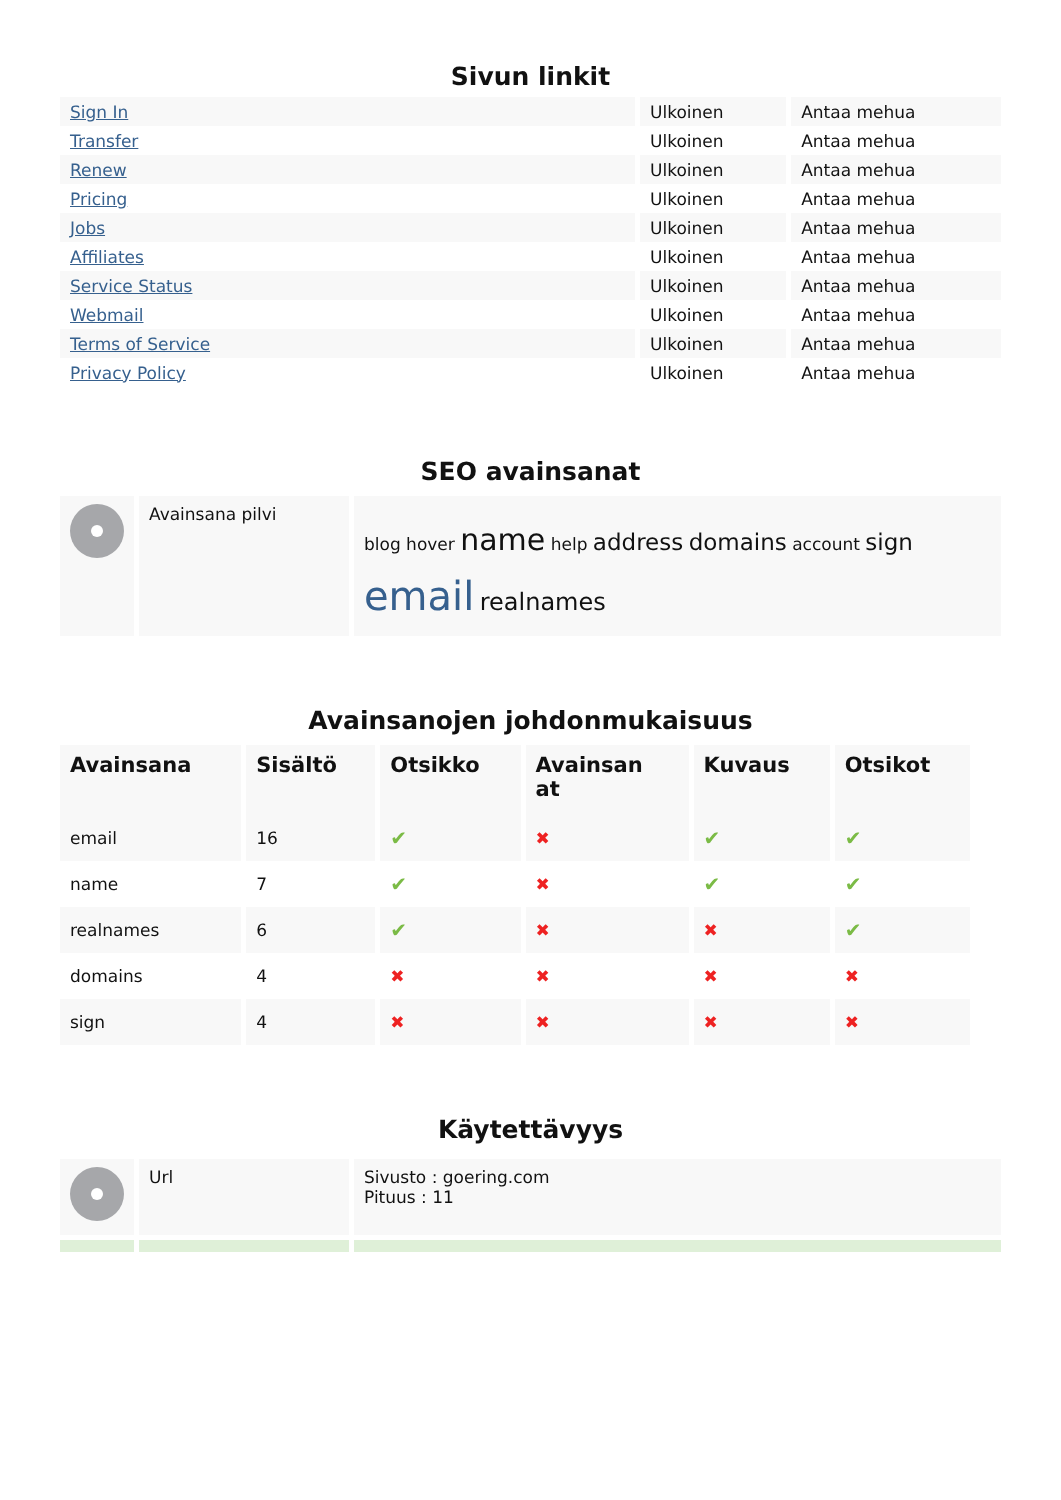Sivun linkit
| Sign In | Ulkoinen | Antaa mehua |
| Transfer | Ulkoinen | Antaa mehua |
| Renew | Ulkoinen | Antaa mehua |
| Pricing | Ulkoinen | Antaa mehua |
| Jobs | Ulkoinen | Antaa mehua |
| Affiliates | Ulkoinen | Antaa mehua |
| Service Status | Ulkoinen | Antaa mehua |
| Webmail | Ulkoinen | Antaa mehua |
| Terms of Service | Ulkoinen | Antaa mehua |
| Privacy Policy | Ulkoinen | Antaa mehua |
SEO avainsanat
| | Avainsana pilvi | blog hover name help address domains account sign email realnames |
Avainsanojen johdonmukaisuus
| Avainsana | Sisältö | Otsikko | Avainsan at | Kuvaus | Otsikot |
| --- | --- | --- | --- | --- | --- |
| email | 16 | ✔ | ✖ | ✔ | ✔ |
| name | 7 | ✔ | ✖ | ✔ | ✔ |
| realnames | 6 | ✔ | ✖ | ✖ | ✔ |
| domains | 4 | ✖ | ✖ | ✖ | ✖ |
| sign | 4 | ✖ | ✖ | ✖ | ✖ |
Käytettävyys
| | Url | Sivusto : goering.com Pituus : 11 |